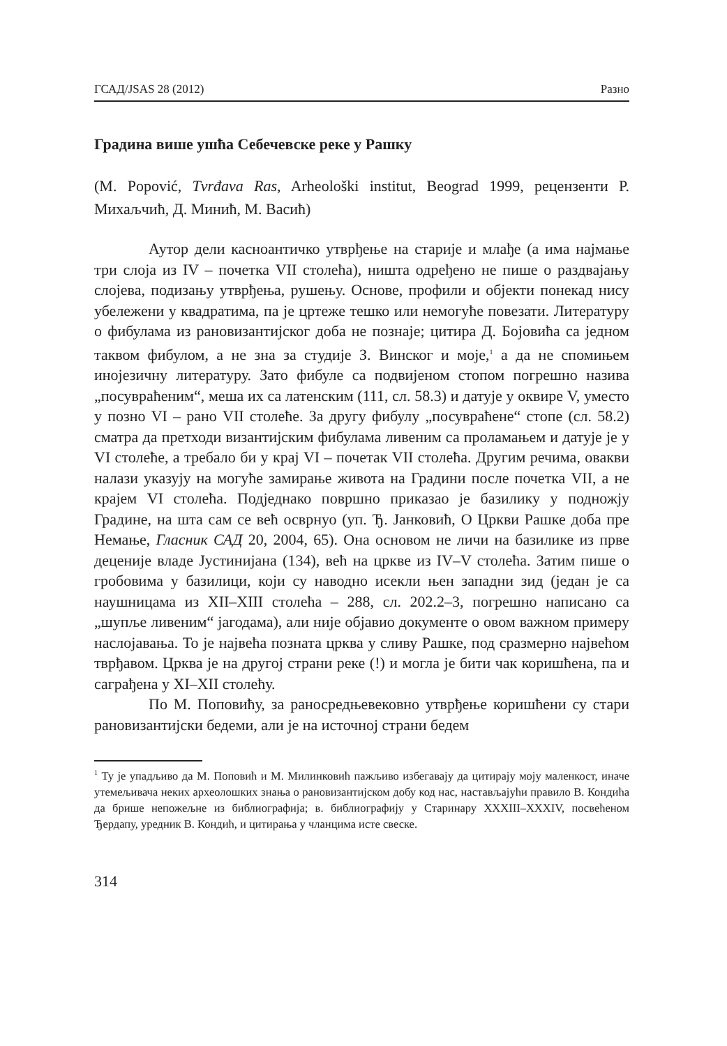ГСАД/JSAS 28 (2012) Разно
Градина више ушћа Себечевске реке у Рашку
(M. Popović, Tvrđava Ras, Arheološki institut, Beograd 1999, рецензенти Р. Михаљчић, Д. Минић, М. Васић)
Аутор дели касноантичко утврђење на старије и млађе (а има најмање три слоја из IV – почетка VII столећа), ништа одређено не пише о раздвајању слојева, подизању утврђења, рушењу. Основе, профили и објекти понекад нису убележени у квадратима, па је цртеже тешко или немогуће повезати. Литературу о фибулама из рановизантијског доба не познаје; цитира Д. Бојовића са једном таквом фибулом, а не зна за студије З. Винског и моје,<sup>1</sup> а да не спомињем инојезичну литературу. Зато фибуле са подвијеном стопом погрешно назива „посувраћеним“, меша их са латенским (111, сл. 58.3) и датује у оквире V, уместо у позно VI – рано VII столеће. За другу фибулу „посувраћене“ стопе (сл. 58.2) сматра да претходи византијским фибулама ливеним са проламањем и датује је у VI столеће, а требало би у крај VI – почетак VII столећа. Другим речима, овакви налази указују на могуће замирање живота на Градини после почетка VII, а не крајем VI столећа. Подједнако површно приказао је базилику у подножју Градине, на шта сам се већ осврнуо (уп. Ђ. Јанковић, О Цркви Рашке доба пре Немање, Гласник САД 20, 2004, 65). Она основом не личи на базилике из прве деценије владе Јустинијана (134), већ на цркве из IV–V столећа. Затим пише о гробовима у базилици, који су наводно исекли њен западни зид (један је са наушницама из XII–XIII столећа – 288, сл. 202.2–3, погрешно написано са „шупље ливеним“ јагодама), али није објавио документе о овом важном примеру наслојавања. То је највећа позната црква у сливу Рашке, под сразмерно највећом тврђавом. Црква је на другој страни реке (!) и могла је бити чак коришћена, па и саграђена у XI–XII столећу.
По М. Поповићу, за раносредњевековно утврђење коришћени су стари рановизантијски бедеми, али је на источној страни бедем
<sup>1</sup> Ту је упадљиво да М. Поповић и М. Милинковић пажљиво избегавају да цитирају моју маленкост, иначе утемељивача неких археолошких знања о рановизантијском добу код нас, настављајући правило В. Кондића да брише непожељне из библиографија; в. библиографију у Старинару XXXIII–XXXIV, посвећеном Ђердапу, уредник В. Кондић, и цитирања у чланцима исте свеске.
314